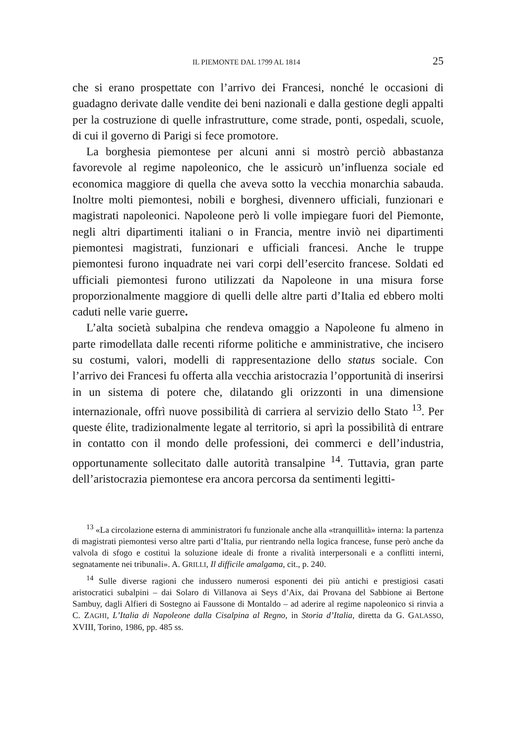IL PIEMONTE DAL 1799 AL 1814 25
che si erano prospettate con l’arrivo dei Francesi, nonché le occasioni di guadagno derivate dalle vendite dei beni nazionali e dalla gestione degli appalti per la costruzione di quelle infrastrutture, come strade, ponti, ospedali, scuole, di cui il governo di Parigi si fece promotore.
La borghesia piemontese per alcuni anni si mostrò perciò abbastanza favorevole al regime napoleonico, che le assicurò un’influenza sociale ed economica maggiore di quella che aveva sotto la vecchia monarchia sabauda. Inoltre molti piemontesi, nobili e borghesi, divennero ufficiali, funzionari e magistrati napoleonici. Napoleone però li volle impiegare fuori del Piemonte, negli altri dipartimenti italiani o in Francia, mentre inviò nei dipartimenti piemontesi magistrati, funzionari e ufficiali francesi. Anche le truppe piemontesi furono inquadrate nei vari corpi dell’esercito francese. Soldati ed ufficiali piemontesi furono utilizzati da Napoleone in una misura forse proporzionalmente maggiore di quelli delle altre parti d’Italia ed ebbero molti caduti nelle varie guerre.
L’alta società subalpina che rendeva omaggio a Napoleone fu almeno in parte rimodellata dalle recenti riforme politiche e amministrative, che incisero su costumi, valori, modelli di rappresentazione dello status sociale. Con l’arrivo dei Francesi fu offerta alla vecchia aristocrazia l’opportunità di inserirsi in un sistema di potere che, dilatando gli orizzonti in una dimensione internazionale, offrì nuove possibilità di carriera al servizio dello Stato <sup>13</sup>. Per queste élite, tradizionalmente legate al territorio, si aprì la possibilità di entrare in contatto con il mondo delle professioni, dei commerci e dell’industria, opportunamente sollecitato dalle autorità transalpine <sup>14</sup>. Tuttavia, gran parte dell’aristocrazia piemontese era ancora percorsa da sentimenti legitti-
<sup>13</sup> «La circolazione esterna di amministratori fu funzionale anche alla «tranquillità» interna: la partenza di magistrati piemontesi verso altre parti d’Italia, pur rientrando nella logica francese, funse però anche da valvola di sfogo e costituì la soluzione ideale di fronte a rivalità interpersonali e a conflitti interni, segnatamente nei tribunali». A. GRILLI, Il difficile amalgama, cit., p. 240.
<sup>14</sup> Sulle diverse ragioni che indussero numerosi esponenti dei più antichi e prestigiosi casati aristocratici subalpini – dai Solaro di Villanova ai Seys d’Aix, dai Provana del Sabbione ai Bertone Sambuy, dagli Alfieri di Sostegno ai Faussone di Montaldo – ad aderire al regime napoleonico si rinvia a C. ZAGHI, L’Italia di Napoleone dalla Cisalpina al Regno, in Storia d’Italia, diretta da G. GALASSO, XVIII, Torino, 1986, pp. 485 ss.